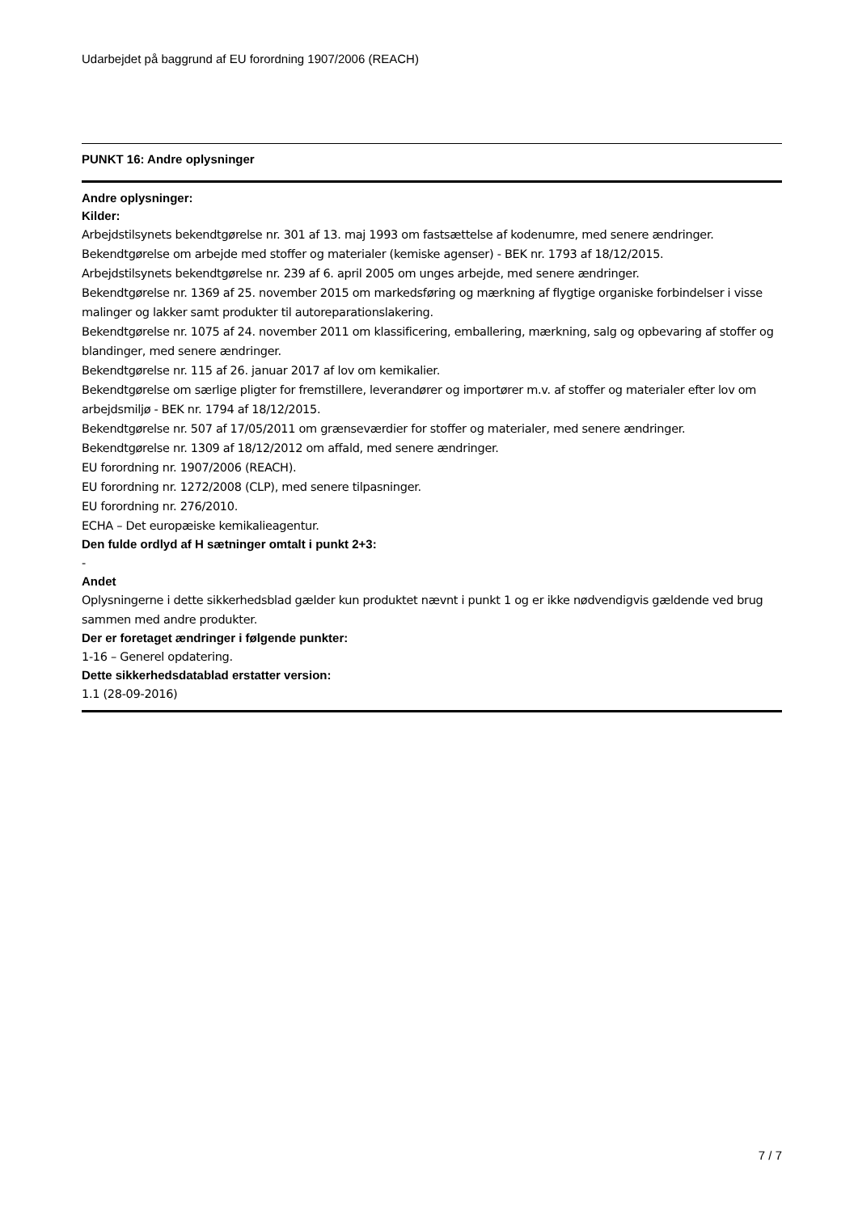Udarbejdet på baggrund af EU forordning 1907/2006 (REACH)
PUNKT 16: Andre oplysninger
Andre oplysninger:
Kilder:
Arbejdstilsynets bekendtgørelse nr. 301 af 13. maj 1993 om fastsættelse af kodenumre, med senere ændringer.
Bekendtgørelse om arbejde med stoffer og materialer (kemiske agenser) - BEK nr. 1793 af 18/12/2015.
Arbejdstilsynets bekendtgørelse nr. 239 af 6. april 2005 om unges arbejde, med senere ændringer.
Bekendtgørelse nr. 1369 af 25. november 2015 om markedsføring og mærkning af flygtige organiske forbindelser i visse malinger og lakker samt produkter til autoreparationslakering.
Bekendtgørelse nr. 1075 af 24. november 2011 om klassificering, emballering, mærkning, salg og opbevaring af stoffer og blandinger, med senere ændringer.
Bekendtgørelse nr. 115 af 26. januar 2017 af lov om kemikalier.
Bekendtgørelse om særlige pligter for fremstillere, leverandører og importører m.v. af stoffer og materialer efter lov om arbejdsmiljø - BEK nr. 1794 af 18/12/2015.
Bekendtgørelse nr. 507 af 17/05/2011 om grænseværdier for stoffer og materialer, med senere ændringer.
Bekendtgørelse nr. 1309 af 18/12/2012 om affald, med senere ændringer.
EU forordning nr. 1907/2006 (REACH).
EU forordning nr. 1272/2008 (CLP), med senere tilpasninger.
EU forordning nr. 276/2010.
ECHA – Det europæiske kemikalieagentur.
Den fulde ordlyd af H sætninger omtalt i punkt 2+3:
-
Andet
Oplysningerne i dette sikkerhedsblad gælder kun produktet nævnt i punkt 1 og er ikke nødvendigvis gældende ved brug sammen med andre produkter.
Der er foretaget ændringer i følgende punkter:
1-16 – Generel opdatering.
Dette sikkerhedsdatablad erstatter version:
1.1 (28-09-2016)
7 / 7